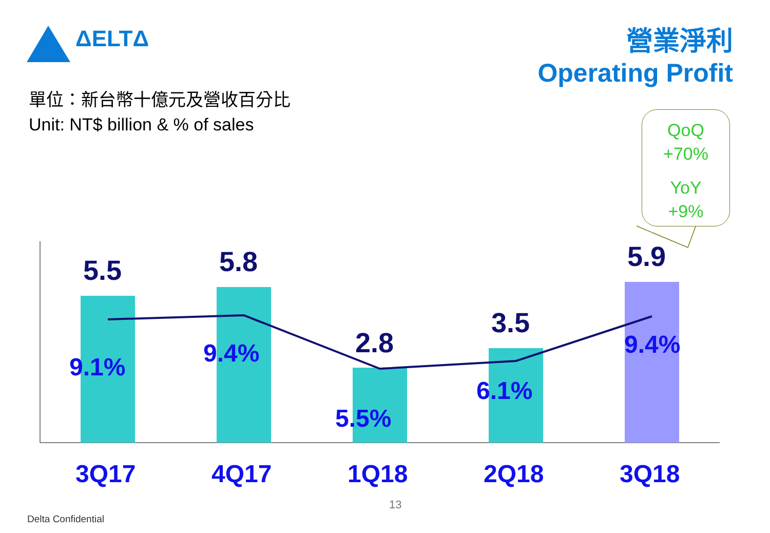ΔELTΔ
營業淨利
Operating Profit
單位：新台幣十億元及營收百分比
Unit: NT$ billion & % of sales
QoQ
+70%
YoY
+9%
5.5 5.8
2.8
3.5
5.9
9.1% 9.4%
5.5%
6.1%
9.4%
3Q17 4Q17 1Q18 2Q18 3Q18
13
Delta Confidential